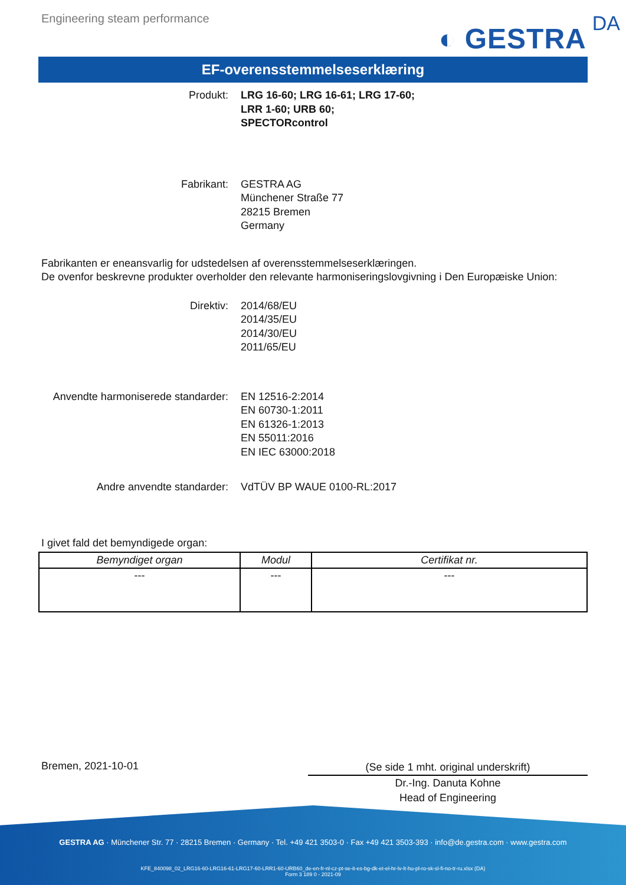Engineering steam performance
◐ GESTRA DA
EF-overensstemmelseserklæring
Produkt: LRG 16-60; LRG 16-61; LRG 17-60;
LRR 1-60; URB 60;
SPECTORcontrol
Fabrikant: GESTRA AG
Münchener Straße 77
28215 Bremen
Germany
Fabrikanten er eneansvarlig for udstedelsen af overensstemmelseserklæringen.
De ovenfor beskrevne produkter overholder den relevante harmoniseringslovgivning i Den Europæiske Union:
Direktiv: 2014/68/EU
2014/35/EU
2014/30/EU
2011/65/EU
Anvendte harmoniserede standarder: EN 12516-2:2014
EN 60730-1:2011
EN 61326-1:2013
EN 55011:2016
EN IEC 63000:2018
Andre anvendte standarder: VdTÜV BP WAUE 0100-RL:2017
I givet fald det bemyndigede organ:
| Bemyndiget organ | Modul | Certifikat nr. |
| --- | --- | --- |
| --- | --- | --- |
Bremen, 2021-10-01
(Se side 1 mht. original underskrift)
Dr.-Ing. Danuta Kohne
Head of Engineering
GESTRA AG · Münchener Str. 77 · 28215 Bremen · Germany · Tel. +49 421 3503-0 · Fax +49 421 3503-393 · info@de.gestra.com · www.gestra.com
KFE_840098_02_LRG16-60-LRG16-61-LRG17-60-LRR1-60-URB60_de-en-fr-nl-cz-pt-se-it-es-bg-dk-et-el-hr-lv-lt-hu-pl-ro-sk-sl-fi-no-tr-ru.xlsx (DA)
Form 3 189 0 - 2021-09